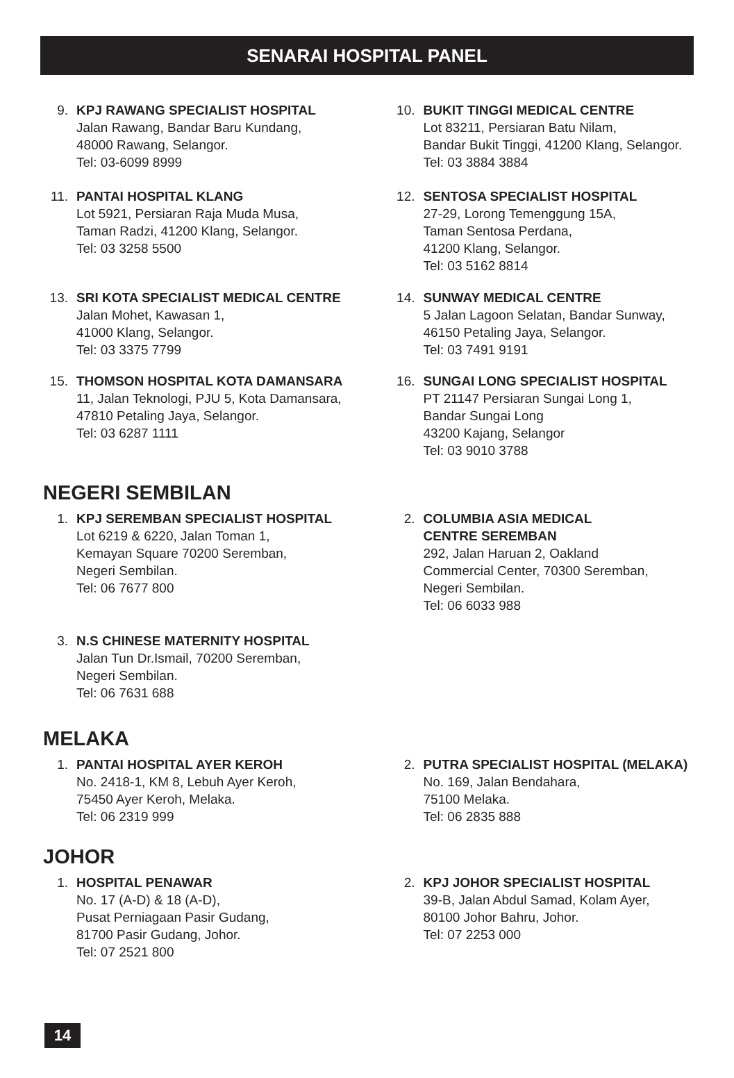SENARAI HOSPITAL PANEL
9. KPJ RAWANG SPECIALIST HOSPITAL
Jalan Rawang, Bandar Baru Kundang,
48000 Rawang, Selangor.
Tel: 03-6099 8999
10. BUKIT TINGGI MEDICAL CENTRE
Lot 83211, Persiaran Batu Nilam,
Bandar Bukit Tinggi, 41200 Klang, Selangor.
Tel: 03 3884 3884
11. PANTAI HOSPITAL KLANG
Lot 5921, Persiaran Raja Muda Musa,
Taman Radzi, 41200 Klang, Selangor.
Tel: 03 3258 5500
12. SENTOSA SPECIALIST HOSPITAL
27-29, Lorong Temenggung 15A,
Taman Sentosa Perdana,
41200 Klang, Selangor.
Tel: 03 5162 8814
13. SRI KOTA SPECIALIST MEDICAL CENTRE
Jalan Mohet, Kawasan 1,
41000 Klang, Selangor.
Tel: 03 3375 7799
14. SUNWAY MEDICAL CENTRE
5 Jalan Lagoon Selatan, Bandar Sunway,
46150 Petaling Jaya, Selangor.
Tel: 03 7491 9191
15. THOMSON HOSPITAL KOTA DAMANSARA
11, Jalan Teknologi, PJU 5, Kota Damansara,
47810 Petaling Jaya, Selangor.
Tel: 03 6287 1111
16. SUNGAI LONG SPECIALIST HOSPITAL
PT 21147 Persiaran Sungai Long 1,
Bandar Sungai Long
43200 Kajang, Selangor
Tel: 03 9010 3788
NEGERI SEMBILAN
1. KPJ SEREMBAN SPECIALIST HOSPITAL
Lot 6219 & 6220, Jalan Toman 1,
Kemayan Square 70200 Seremban,
Negeri Sembilan.
Tel: 06 7677 800
2. COLUMBIA ASIA MEDICAL
CENTRE SEREMBAN
292, Jalan Haruan 2, Oakland
Commercial Center, 70300 Seremban,
Negeri Sembilan.
Tel: 06 6033 988
3. N.S CHINESE MATERNITY HOSPITAL
Jalan Tun Dr.Ismail, 70200 Seremban,
Negeri Sembilan.
Tel: 06 7631 688
MELAKA
1. PANTAI HOSPITAL AYER KEROH
No. 2418-1, KM 8, Lebuh Ayer Keroh,
75450 Ayer Keroh, Melaka.
Tel: 06 2319 999
2. PUTRA SPECIALIST HOSPITAL (MELAKA)
No. 169, Jalan Bendahara,
75100 Melaka.
Tel: 06 2835 888
JOHOR
1. HOSPITAL PENAWAR
No. 17 (A-D) & 18 (A-D),
Pusat Perniagaan Pasir Gudang,
81700 Pasir Gudang, Johor.
Tel: 07 2521 800
2. KPJ JOHOR SPECIALIST HOSPITAL
39-B, Jalan Abdul Samad, Kolam Ayer,
80100 Johor Bahru, Johor.
Tel: 07 2253 000
14